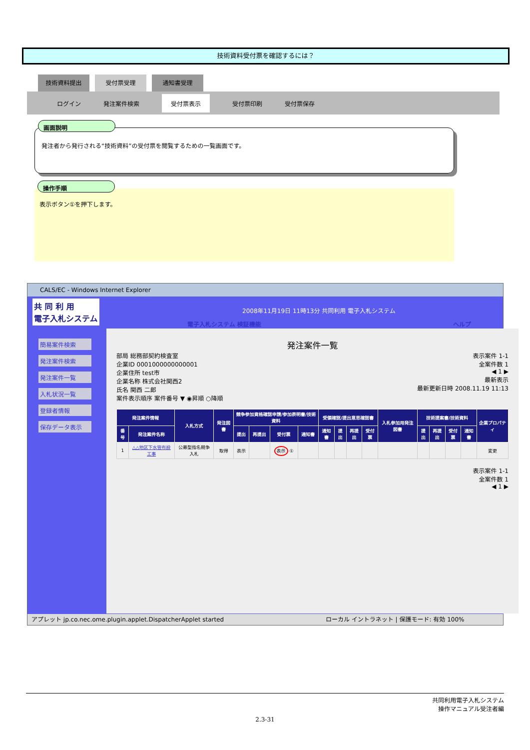技術資料受付票を確認するには？
技術資料提出 受付票受理 通知書受理
ログイン 発注案件検索 受付票表示 受付票印刷 受付票保存
発注者から発行される“技術資料”の受付票を閲覧するための一覧画面です。
画面説明
表示ボタン①を押下します。
操作手順
CALS/EC - Windows Internet Explorer
共 同 利 用
電子入札システム
2008年11月19日 11時13分 共同利用 電子入札システム
電子入札システム 検証機能 ヘルプ
簡易案件検索
発注案件検索
発注案件一覧
入札状況一覧
登録者情報
保存データ表示
発注案件一覧
表示案件 1-1
全案件数 1
◀ 1 ▶
最新表示
最新更新日時 2008.11.19 11:13
部局 総務部契約検査室
企業ID 0001000000000001
企業住所 test市
企業名称 株式会社関西2
氏名 関西 二郎
案件表示順序 案件番号 ▼ ◉昇順 ○降順
| 発注案件情報 | | 入札方式 | 発注図書 | 競争参加資格確認申請/参加表明書/技術資料 | | | | 受領確認/提出意思確認書 | | | | 入札参加用発注図書 | 技術提案書/技術資料 | | | | 企業プロパティ |
| --- | --- | --- | --- | --- | --- | --- | --- | --- | --- | --- | --- | --- | --- | --- | --- | --- | --- |
| 番号 | 発注案件名称 | | | 提出 | 再提出 | 受付票 | 通知書 | 通知書 | 提出 | 再提出 | 受付票 | | 提出 | 再提出 | 受付票 | 通知書 | |
| 1 | △△地区下水管布設工事 | 公募型指名競争入札 | 取得 | 表示 | | 表示 ① | | | | | | | | | | | 変更 |
表示案件 1-1
全案件数 1
◀ 1 ▶
アプレット jp.co.nec.ome.plugin.applet.DispatcherApplet started ローカル イントラネット | 保護モード: 有効 100%
共同利用電子入札システム
操作マニュアル受注者編
2.3-31